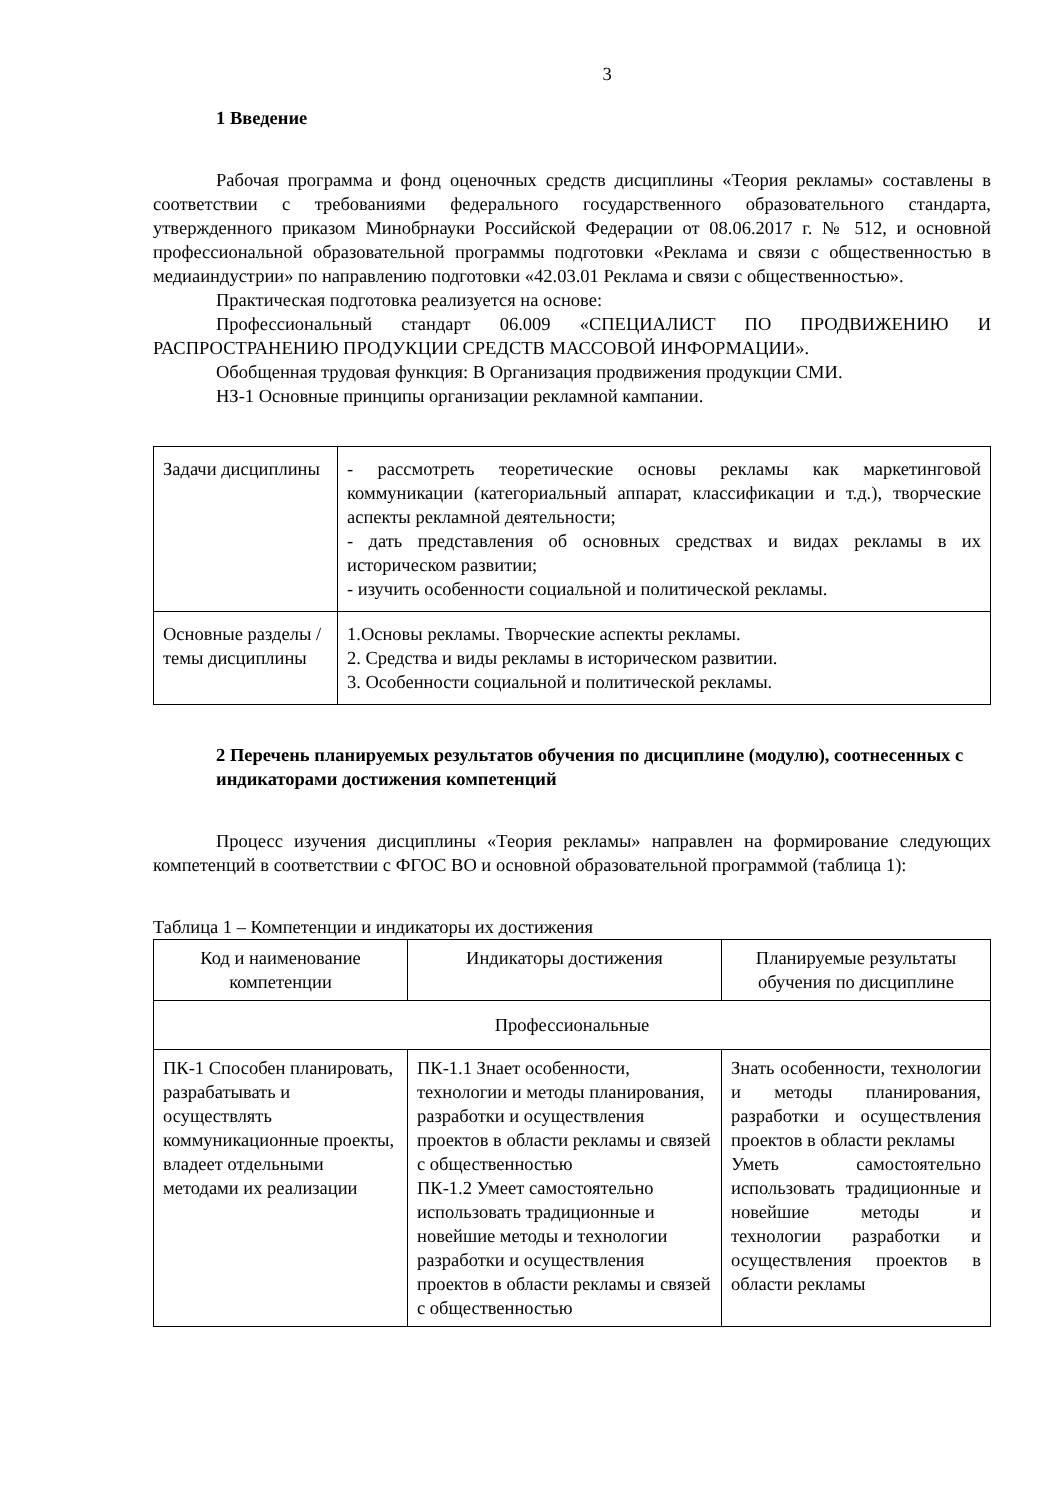3
1 Введение
Рабочая программа и фонд оценочных средств дисциплины «Теория рекламы» составлены в соответствии с требованиями федерального государственного образовательного стандарта, утвержденного приказом Минобрнауки Российской Федерации от 08.06.2017 г. № 512, и основной профессиональной образовательной программы подготовки «Реклама и связи с общественностью в медиаиндустрии» по направлению подготовки «42.03.01 Реклама и связи с общественностью».
Практическая подготовка реализуется на основе:
Профессиональный стандарт 06.009 «СПЕЦИАЛИСТ ПО ПРОДВИЖЕНИЮ И РАСПРОСТРАНЕНИЮ ПРОДУКЦИИ СРЕДСТВ МАССОВОЙ ИНФОРМАЦИИ».
Обобщенная трудовая функция: В Организация продвижения продукции СМИ.
НЗ-1 Основные принципы организации рекламной кампании.
| Задачи дисциплины | - рассмотреть теоретические основы рекламы как маркетинговой коммуникации (категориальный аппарат, классификации и т.д.), творческие аспекты рекламной деятельности; - дать представления об основных средствах и видах рекламы в их историческом развитии; - изучить особенности социальной и политической рекламы. |
| Основные разделы / темы дисциплины | 1.Основы рекламы. Творческие аспекты рекламы. 2. Средства и виды рекламы в историческом развитии. 3. Особенности социальной и политической рекламы. |
2 Перечень планируемых результатов обучения по дисциплине (модулю), соотнесенных с индикаторами достижения компетенций
Процесс изучения дисциплины «Теория рекламы» направлен на формирование следующих компетенций в соответствии с ФГОС ВО и основной образовательной программой (таблица 1):
Таблица 1 – Компетенции и индикаторы их достижения
| Код и наименование компетенции | Индикаторы достижения | Планируемые результаты обучения по дисциплине |
| --- | --- | --- |
| Профессиональные | | |
| ПК-1 Способен планировать, разрабатывать и осуществлять коммуникационные проекты, владеет отдельными методами их реализации | ПК-1.1 Знает особенности, технологии и методы планирования, разработки и осуществления проектов в области рекламы и связей с общественностью ПК-1.2 Умеет самостоятельно использовать традиционные и новейшие методы и технологии разработки и осуществления проектов в области рекламы и связей с общественностью | Знать особенности, технологии и методы планирования, разработки и осуществления проектов в области рекламы Уметь самостоятельно использовать традиционные и новейшие методы и технологии разработки и осуществления проектов в области рекламы |